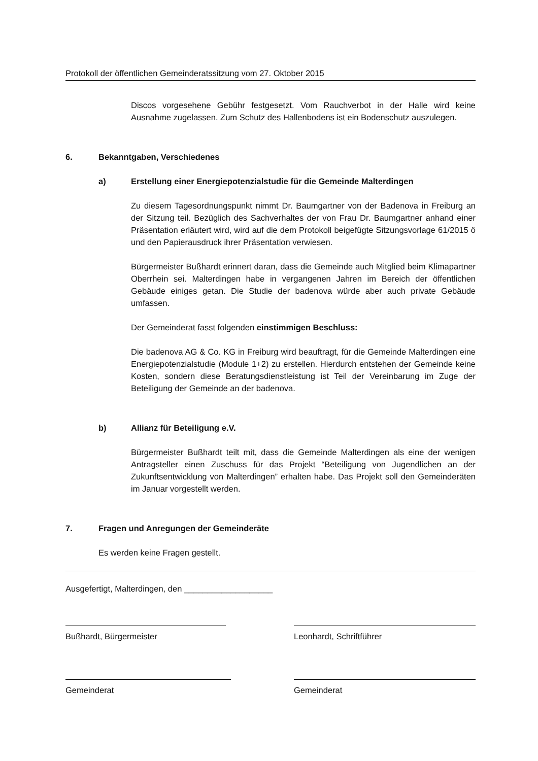Protokoll der öffentlichen Gemeinderatssitzung vom 27. Oktober 2015
Discos vorgesehene Gebühr festgesetzt. Vom Rauchverbot in der Halle wird keine Ausnahme zugelassen. Zum Schutz des Hallenbodens ist ein Bodenschutz auszulegen.
6. Bekanntgaben, Verschiedenes
a) Erstellung einer Energiepotenzialstudie für die Gemeinde Malterdingen
Zu diesem Tagesordnungspunkt nimmt Dr. Baumgartner von der Badenova in Freiburg an der Sitzung teil. Bezüglich des Sachverhaltes der von Frau Dr. Baumgartner anhand einer Präsentation erläutert wird, wird auf die dem Protokoll beigefügte Sitzungsvorlage 61/2015 ö und den Papierausdruck ihrer Präsentation verwiesen.
Bürgermeister Bußhardt erinnert daran, dass die Gemeinde auch Mitglied beim Klimapartner Oberrhein sei. Malterdingen habe in vergangenen Jahren im Bereich der öffentlichen Gebäude einiges getan. Die Studie der badenova würde aber auch private Gebäude umfassen.
Der Gemeinderat fasst folgenden einstimmigen Beschluss:
Die badenova AG & Co. KG in Freiburg wird beauftragt, für die Gemeinde Malterdingen eine Energiepotenzialstudie (Module 1+2) zu erstellen. Hierdurch entstehen der Gemeinde keine Kosten, sondern diese Beratungsdienstleistung ist Teil der Vereinbarung im Zuge der Beteiligung der Gemeinde an der badenova.
b) Allianz für Beteiligung e.V.
Bürgermeister Bußhardt teilt mit, dass die Gemeinde Malterdingen als eine der wenigen Antragsteller einen Zuschuss für das Projekt “Beteiligung von Jugendlichen an der Zukunftsentwicklung von Malterdingen” erhalten habe. Das Projekt soll den Gemeinderäten im Januar vorgestellt werden.
7. Fragen und Anregungen der Gemeinderäte
Es werden keine Fragen gestellt.
Ausgefertigt, Malterdingen, den ___________________
Bußhardt, Bürgermeister Leonhardt, Schriftführer
Gemeinderat Gemeinderat